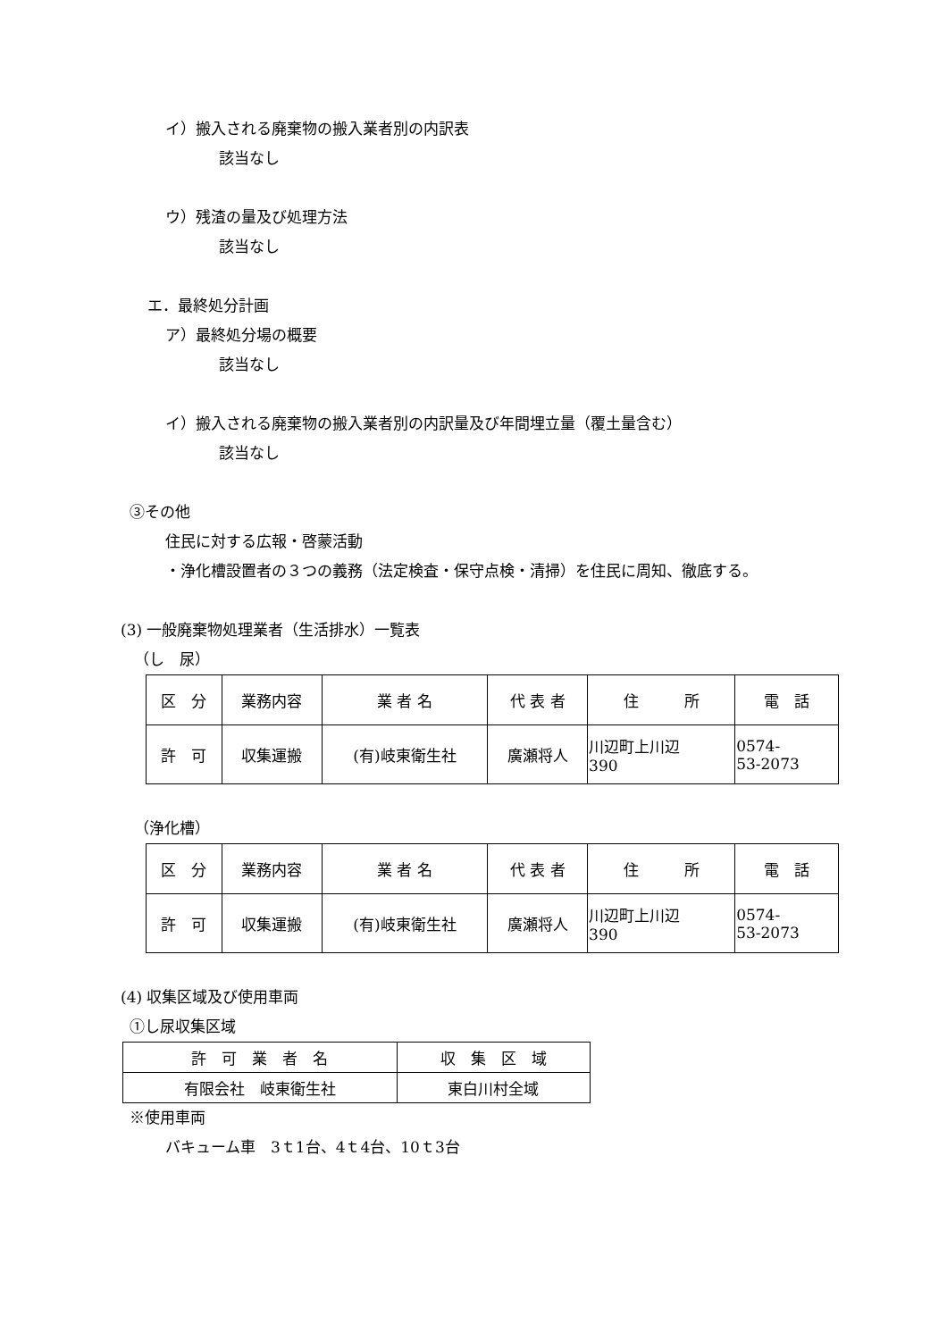イ）搬入される廃棄物の搬入業者別の内訳表
該当なし
ウ）残渣の量及び処理方法
該当なし
エ．最終処分計画
ア）最終処分場の概要
該当なし
イ）搬入される廃棄物の搬入業者別の内訳量及び年間埋立量（覆土量含む）
該当なし
③その他
住民に対する広報・啓蒙活動
・浄化槽設置者の３つの義務（法定検査・保守点検・清掃）を住民に周知、徹底する。
(3) 一般廃棄物処理業者（生活排水）一覧表
（し　尿）
| 区 分 | 業務内容 | 業 者 名 | 代 表 者 | 住 所 | 電 話 |
| 許 可 | 収集運搬 | (有)岐東衛生社 | 廣瀬将人 | 川辺町上川辺 390 | 0574- 53-2073 |
（浄化槽）
| 区 分 | 業務内容 | 業 者 名 | 代 表 者 | 住 所 | 電 話 |
| 許 可 | 収集運搬 | (有)岐東衛生社 | 廣瀬将人 | 川辺町上川辺 390 | 0574- 53-2073 |
(4) 収集区域及び使用車両
①し尿収集区域
| 許 可 業 者 名 | 収 集 区 域 |
| 有限会社 岐東衛生社 | 東白川村全域 |
※使用車両
バキューム車　3ｔ1台、4ｔ4台、10ｔ3台